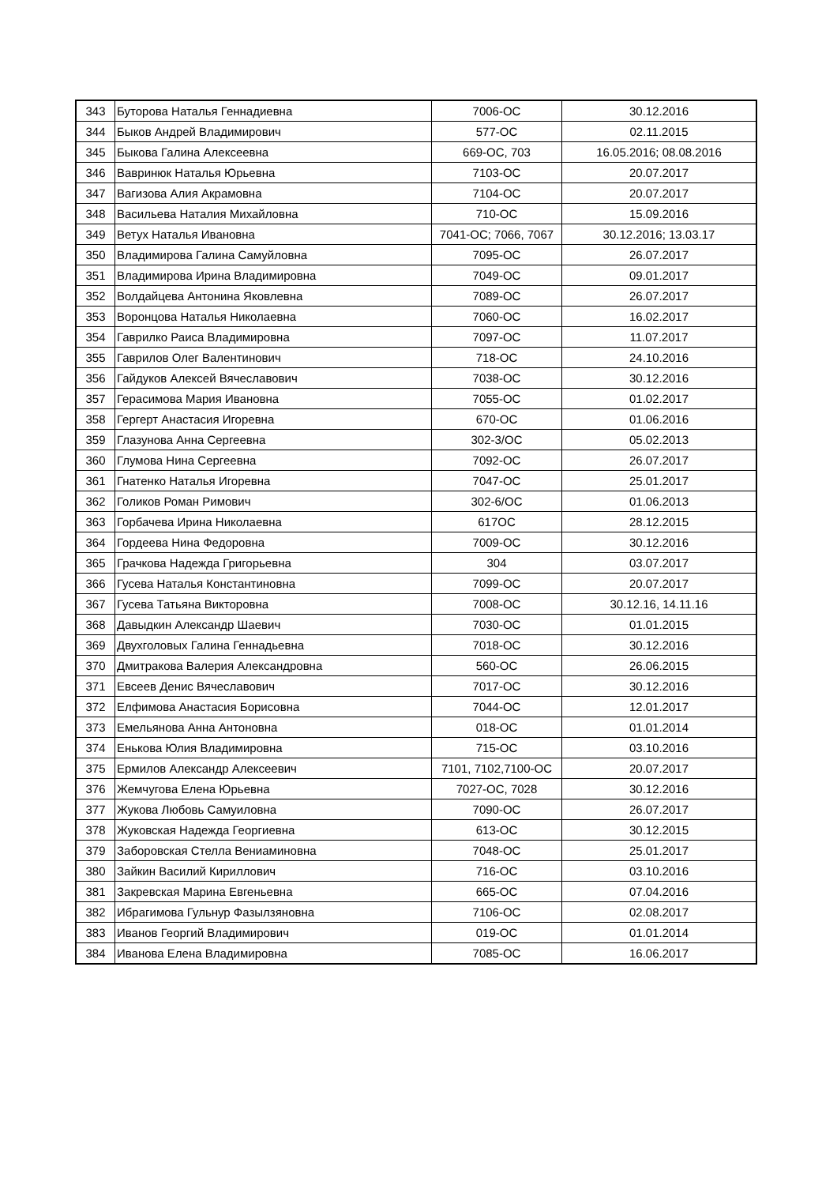| 343 | Буторова Наталья Геннадиевна | 7006-ОС | 30.12.2016 |
| 344 | Быков Андрей Владимирович | 577-ОС | 02.11.2015 |
| 345 | Быкова Галина Алексеевна | 669-ОС, 703 | 16.05.2016; 08.08.2016 |
| 346 | Вавринюк Наталья Юрьевна | 7103-ОС | 20.07.2017 |
| 347 | Вагизова Алия Акрамовна | 7104-ОС | 20.07.2017 |
| 348 | Васильева Наталия Михайловна | 710-ОС | 15.09.2016 |
| 349 | Ветух Наталья Ивановна | 7041-ОС; 7066, 7067 | 30.12.2016; 13.03.17 |
| 350 | Владимирова Галина Самуйловна | 7095-ОС | 26.07.2017 |
| 351 | Владимирова Ирина Владимировна | 7049-ОС | 09.01.2017 |
| 352 | Волдайцева Антонина Яковлевна | 7089-ОС | 26.07.2017 |
| 353 | Воронцова Наталья Николаевна | 7060-ОС | 16.02.2017 |
| 354 | Гаврилко Раиса Владимировна | 7097-ОС | 11.07.2017 |
| 355 | Гаврилов Олег Валентинович | 718-ОС | 24.10.2016 |
| 356 | Гайдуков Алексей Вячеславович | 7038-ОС | 30.12.2016 |
| 357 | Герасимова Мария Ивановна | 7055-ОС | 01.02.2017 |
| 358 | Гергерт Анастасия Игоревна | 670-ОС | 01.06.2016 |
| 359 | Глазунова Анна Сергеевна | 302-3/ОС | 05.02.2013 |
| 360 | Глумова Нина Сергеевна | 7092-ОС | 26.07.2017 |
| 361 | Гнатенко Наталья Игоревна | 7047-ОС | 25.01.2017 |
| 362 | Голиков Роман Римович | 302-6/ОС | 01.06.2013 |
| 363 | Горбачева Ирина Николаевна | 617ОС | 28.12.2015 |
| 364 | Гордеева Нина Федоровна | 7009-ОС | 30.12.2016 |
| 365 | Грачкова Надежда Григорьевна | 304 | 03.07.2017 |
| 366 | Гусева Наталья Константиновна | 7099-ОС | 20.07.2017 |
| 367 | Гусева Татьяна Викторовна | 7008-ОС | 30.12.16, 14.11.16 |
| 368 | Давыдкин Александр Шаевич | 7030-ОС | 01.01.2015 |
| 369 | Двухголовых Галина Геннадьевна | 7018-ОС | 30.12.2016 |
| 370 | Дмитракова Валерия Александровна | 560-ОС | 26.06.2015 |
| 371 | Евсеев Денис Вячеславович | 7017-ОС | 30.12.2016 |
| 372 | Елфимова Анастасия Борисовна | 7044-ОС | 12.01.2017 |
| 373 | Емельянова Анна Антоновна | 018-ОС | 01.01.2014 |
| 374 | Енькова Юлия Владимировна | 715-ОС | 03.10.2016 |
| 375 | Ермилов Александр Алексеевич | 7101, 7102,7100-ОС | 20.07.2017 |
| 376 | Жемчугова Елена Юрьевна | 7027-ОС, 7028 | 30.12.2016 |
| 377 | Жукова Любовь Самуиловна | 7090-ОС | 26.07.2017 |
| 378 | Жуковская Надежда Георгиевна | 613-ОС | 30.12.2015 |
| 379 | Заборовская Стелла Вениаминовна | 7048-ОС | 25.01.2017 |
| 380 | Зайкин Василий Кириллович | 716-ОС | 03.10.2016 |
| 381 | Закревская Марина Евгеньевна | 665-ОС | 07.04.2016 |
| 382 | Ибрагимова Гульнур Фазылзяновна | 7106-ОС | 02.08.2017 |
| 383 | Иванов Георгий Владимирович | 019-ОС | 01.01.2014 |
| 384 | Иванова Елена Владимировна | 7085-ОС | 16.06.2017 |